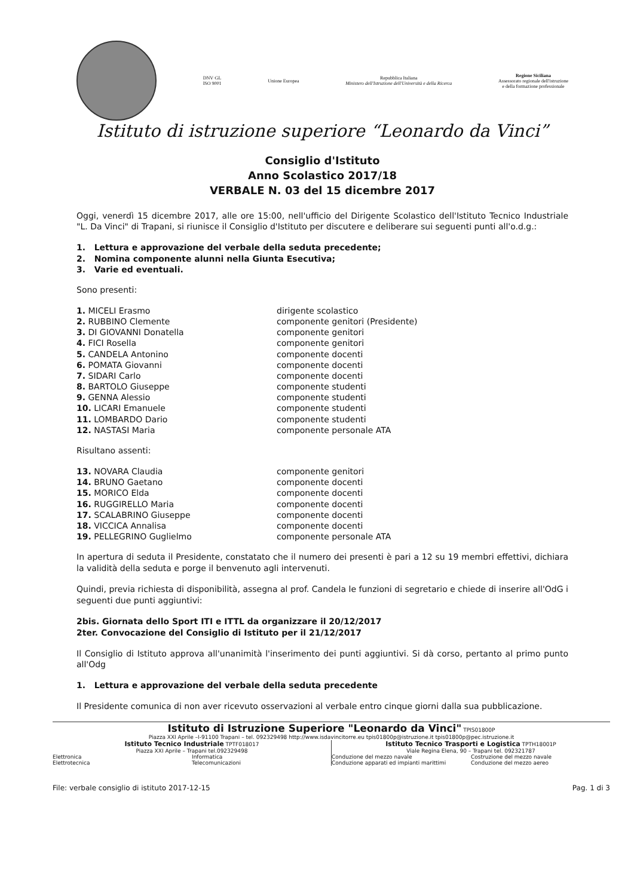DNV·GL
ISO 9001
Unione Europea
Repubblica Italiana
Ministero dell'Istruzione dell'Università e della Ricerca
Regione Siciliana
Assessorato regionale dell'istruzione
e della formazione professionale
Istituto di istruzione superiore “Leonardo da Vinci”
Consiglio d'Istituto
Anno Scolastico 2017/18
VERBALE N. 03 del 15 dicembre 2017
Oggi, venerdì 15 dicembre 2017, alle ore 15:00, nell'ufficio del Dirigente Scolastico dell'Istituto Tecnico Industriale "L. Da Vinci" di Trapani, si riunisce il Consiglio d'Istituto per discutere e deliberare sui seguenti punti all'o.d.g.:
1. Lettura e approvazione del verbale della seduta precedente;
2. Nomina componente alunni nella Giunta Esecutiva;
3. Varie ed eventuali.
Sono presenti:
1. MICELI Erasmo dirigente scolastico
2. RUBBINO Clemente componente genitori (Presidente)
3. DI GIOVANNI Donatella componente genitori
4. FICI Rosella componente genitori
5. CANDELA Antonino componente docenti
6. POMATA Giovanni componente docenti
7. SIDARI Carlo componente docenti
8. BARTOLO Giuseppe componente studenti
9. GENNA Alessio componente studenti
10. LICARI Emanuele componente studenti
11. LOMBARDO Dario componente studenti
12. NASTASI Maria componente personale ATA
Risultano assenti:
13. NOVARA Claudia componente genitori
14. BRUNO Gaetano componente docenti
15. MORICO Elda componente docenti
16. RUGGIRELLO Maria componente docenti
17. SCALABRINO Giuseppe componente docenti
18. VICCICA Annalisa componente docenti
19. PELLEGRINO Guglielmo componente personale ATA
In apertura di seduta il Presidente, constatato che il numero dei presenti è pari a 12 su 19 membri effettivi, dichiara la validità della seduta e porge il benvenuto agli intervenuti.
Quindi, previa richiesta di disponibilità, assegna al prof. Candela le funzioni di segretario e chiede di inserire all'OdG i seguenti due punti aggiuntivi:
2bis. Giornata dello Sport ITI e ITTL da organizzare il 20/12/2017
2ter. Convocazione del Consiglio di Istituto per il 21/12/2017
Il Consiglio di Istituto approva all'unanimità l'inserimento dei punti aggiuntivi. Si dà corso, pertanto al primo punto all'Odg
1. Lettura e approvazione del verbale della seduta precedente
Il Presidente comunica di non aver ricevuto osservazioni al verbale entro cinque giorni dalla sua pubblicazione.
Istituto di Istruzione Superiore "Leonardo da Vinci" TPIS01800P
Piazza XXI Aprile –I-91100 Trapani – tel. 092329498 http://www.isdavincitorre.eu tpis01800p@istruzione.it tpis01800p@pec.istruzione.it
Istituto Tecnico Industriale TPTF018017
Piazza XXI Aprile – Trapani tel.092329498
Elettronica
Elettrotecnica
Informatica
Telecomunicazioni
Istituto Tecnico Trasporti e Logistica TPTH18001P
Viale Regina Elena, 90 – Trapani tel. 092321787
Conduzione del mezzo navale
Conduzione apparati ed impianti marittimi
Costruzione del mezzo navale
Conduzione del mezzo aereo
File: verbale consiglio di istituto 2017-12-15 Pag. 1 di 3